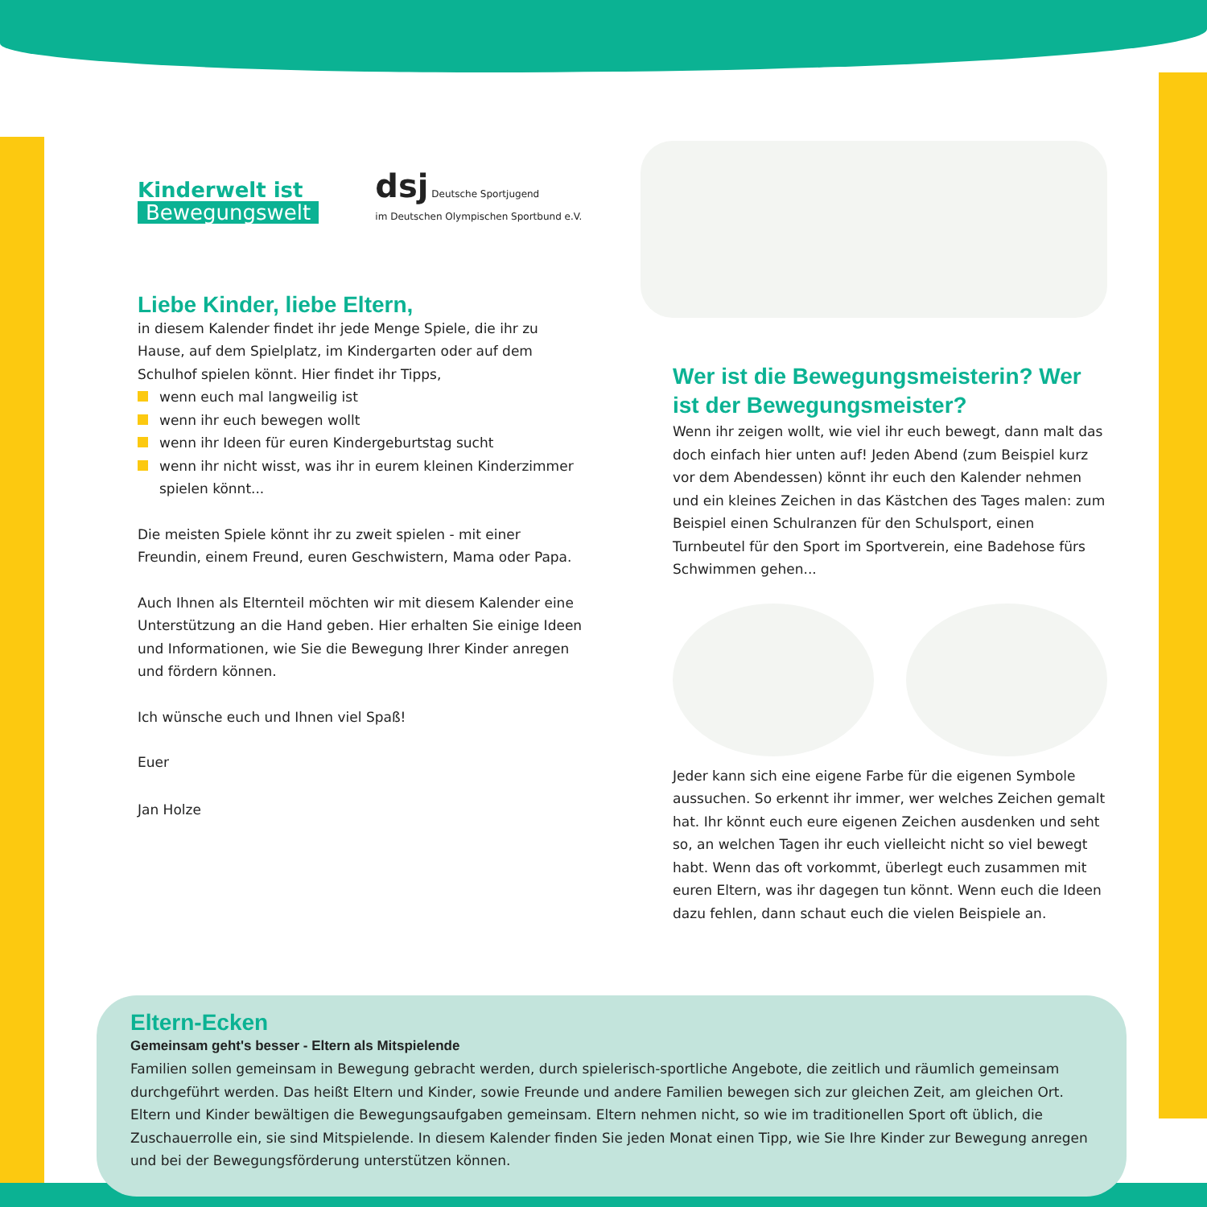Kinderwelt ist
Bewegungswelt
dsj Deutsche Sportjugend
im Deutschen Olympischen Sportbund e.V.
Liebe Kinder, liebe Eltern,
in diesem Kalender findet ihr jede Menge Spiele, die ihr zu Hause, auf dem Spielplatz, im Kindergarten oder auf dem Schulhof spielen könnt. Hier findet ihr Tipps,
wenn euch mal langweilig ist
wenn ihr euch bewegen wollt
wenn ihr Ideen für euren Kindergeburtstag sucht
wenn ihr nicht wisst, was ihr in eurem kleinen Kinderzimmer spielen könnt...
Die meisten Spiele könnt ihr zu zweit spielen - mit einer Freundin, einem Freund, euren Geschwistern, Mama oder Papa.
Auch Ihnen als Elternteil möchten wir mit diesem Kalender eine Unterstützung an die Hand geben. Hier erhalten Sie einige Ideen und Informationen, wie Sie die Bewegung Ihrer Kinder anregen und fördern können.
Ich wünsche euch und Ihnen viel Spaß!
Euer
Jan Holze
Wer ist die Bewegungsmeisterin? Wer ist der Bewegungsmeister?
Wenn ihr zeigen wollt, wie viel ihr euch bewegt, dann malt das doch einfach hier unten auf! Jeden Abend (zum Beispiel kurz vor dem Abendessen) könnt ihr euch den Kalender nehmen und ein kleines Zeichen in das Kästchen des Tages malen: zum Beispiel einen Schulranzen für den Schulsport, einen Turnbeutel für den Sport im Sportverein, eine Badehose fürs Schwimmen gehen...
Jeder kann sich eine eigene Farbe für die eigenen Symbole aussuchen. So erkennt ihr immer, wer welches Zeichen gemalt hat. Ihr könnt euch eure eigenen Zeichen ausdenken und seht so, an welchen Tagen ihr euch vielleicht nicht so viel bewegt habt. Wenn das oft vorkommt, überlegt euch zusammen mit euren Eltern, was ihr dagegen tun könnt. Wenn euch die Ideen dazu fehlen, dann schaut euch die vielen Beispiele an.
Eltern-Ecken
Gemeinsam geht's besser - Eltern als Mitspielende
Familien sollen gemeinsam in Bewegung gebracht werden, durch spielerisch-sportliche Angebote, die zeitlich und räumlich gemeinsam durchgeführt werden. Das heißt Eltern und Kinder, sowie Freunde und andere Familien bewegen sich zur gleichen Zeit, am gleichen Ort. Eltern und Kinder bewältigen die Bewegungsaufgaben gemeinsam. Eltern nehmen nicht, so wie im traditionellen Sport oft üblich, die Zuschauerrolle ein, sie sind Mitspielende. In diesem Kalender finden Sie jeden Monat einen Tipp, wie Sie Ihre Kinder zur Bewegung anregen und bei der Bewegungsförderung unterstützen können.